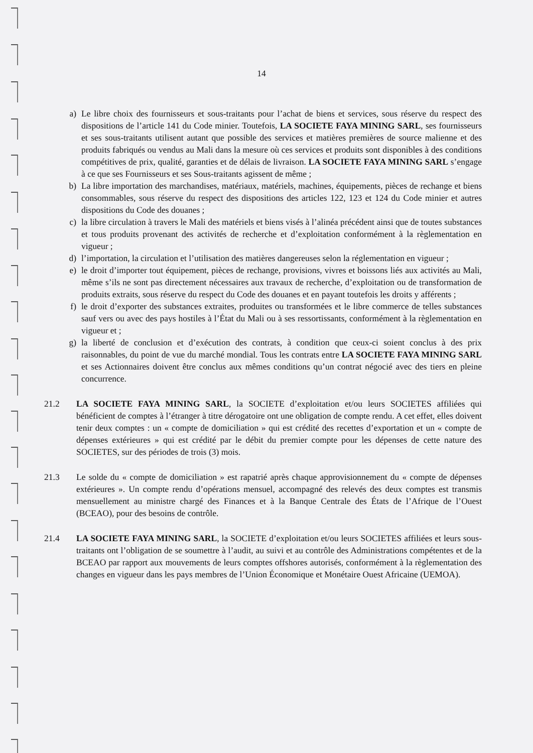14
a) Le libre choix des fournisseurs et sous-traitants pour l’achat de biens et services, sous réserve du respect des dispositions de l’article 141 du Code minier. Toutefois, LA SOCIETE FAYA MINING SARL, ses fournisseurs et ses sous-traitants utilisent autant que possible des services et matières premières de source malienne et des produits fabriqués ou vendus au Mali dans la mesure où ces services et produits sont disponibles à des conditions compétitives de prix, qualité, garanties et de délais de livraison. LA SOCIETE FAYA MINING SARL s’engage à ce que ses Fournisseurs et ses Sous-traitants agissent de même ;
b) La libre importation des marchandises, matériaux, matériels, machines, équipements, pièces de rechange et biens consommables, sous réserve du respect des dispositions des articles 122, 123 et 124 du Code minier et autres dispositions du Code des douanes ;
c) la libre circulation à travers le Mali des matériels et biens visés à l’alinéa précédent ainsi que de toutes substances et tous produits provenant des activités de recherche et d’exploitation conformément à la règlementation en vigueur ;
d) l’importation, la circulation et l’utilisation des matières dangereuses selon la réglementation en vigueur ;
e) le droit d’importer tout équipement, pièces de rechange, provisions, vivres et boissons liés aux activités au Mali, même s’ils ne sont pas directement nécessaires aux travaux de recherche, d’exploitation ou de transformation de produits extraits, sous réserve du respect du Code des douanes et en payant toutefois les droits y afférents ;
f) le droit d’exporter des substances extraites, produites ou transformées et le libre commerce de telles substances sauf vers ou avec des pays hostiles à l’État du Mali ou à ses ressortissants, conformément à la règlementation en vigueur et ;
g) la liberté de conclusion et d’exécution des contrats, à condition que ceux-ci soient conclus à des prix raisonnables, du point de vue du marché mondial. Tous les contrats entre LA SOCIETE FAYA MINING SARL et ses Actionnaires doivent être conclus aux mêmes conditions qu’un contrat négocié avec des tiers en pleine concurrence.
21.2 LA SOCIETE FAYA MINING SARL, la SOCIETE d’exploitation et/ou leurs SOCIETES affiliées qui bénéficient de comptes à l’étranger à titre dérogatoire ont une obligation de compte rendu. A cet effet, elles doivent tenir deux comptes : un « compte de domiciliation » qui est crédité des recettes d’exportation et un « compte de dépenses extérieures » qui est crédité par le débit du premier compte pour les dépenses de cette nature des SOCIETES, sur des périodes de trois (3) mois.
21.3 Le solde du « compte de domiciliation » est rapatrié après chaque approvisionnement du « compte de dépenses extérieures ». Un compte rendu d’opérations mensuel, accompagné des relevés des deux comptes est transmis mensuellement au ministre chargé des Finances et à la Banque Centrale des États de l’Afrique de l’Ouest (BCEAO), pour des besoins de contrôle.
21.4 LA SOCIETE FAYA MINING SARL, la SOCIETE d’exploitation et/ou leurs SOCIETES affiliées et leurs sous-traitants ont l’obligation de se soumettre à l’audit, au suivi et au contrôle des Administrations compétentes et de la BCEAO par rapport aux mouvements de leurs comptes offshores autorisés, conformément à la règlementation des changes en vigueur dans les pays membres de l’Union Économique et Monétaire Ouest Africaine (UEMOA).